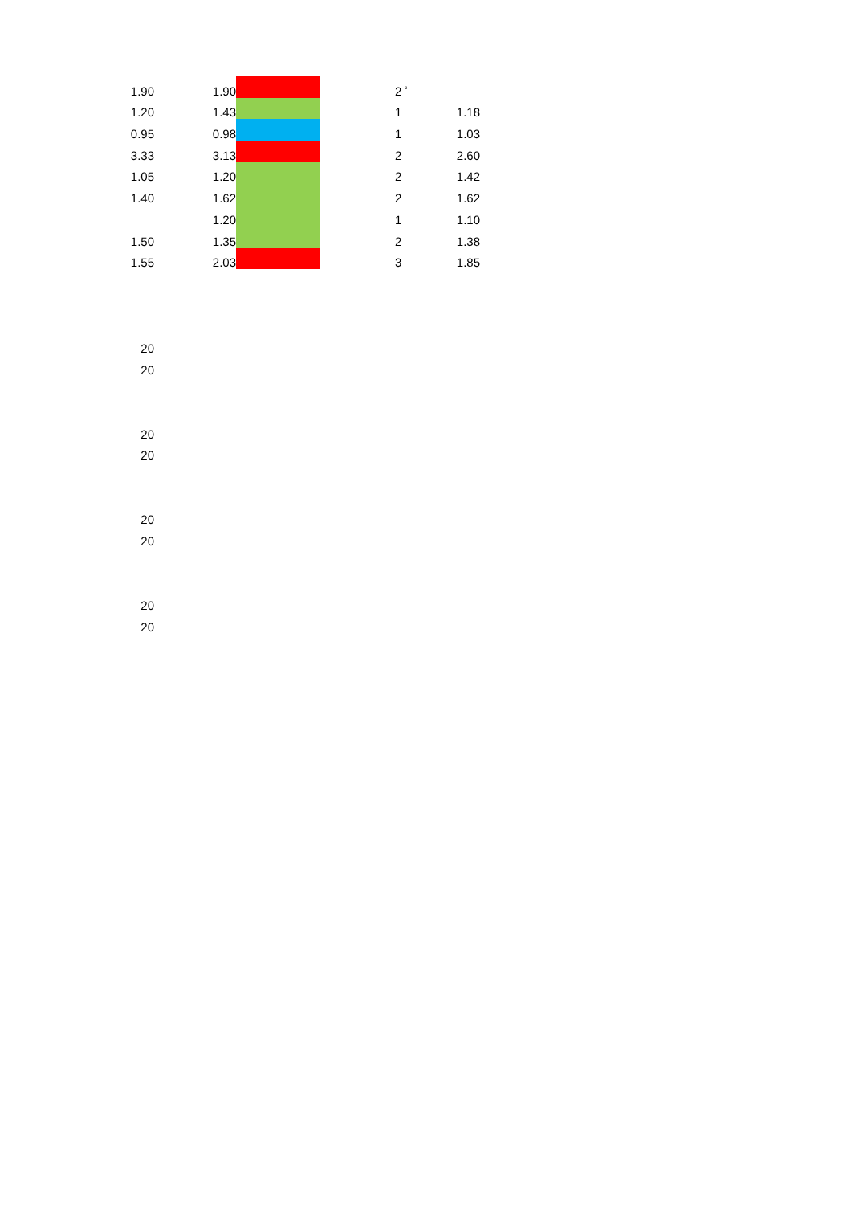| 1.90 | | 1.90 | | | 2 <sup>²</sup> | | |
| 1.20 | | 1.43 | | | 1 | | 1.18 |
| 0.95 | | 0.98 | | | 1 | | 1.03 |
| 3.33 | | 3.13 | | | 2 | | 2.60 |
| 1.05 | | 1.20 | | | 2 | | 1.42 |
| 1.40 | | 1.62 | | | 2 | | 1.62 |
| | | 1.20 | | | 1 | | 1.10 |
| 1.50 | | 1.35 | | | 2 | | 1.38 |
| 1.55 | | 2.03 | | | 3 | | 1.85 |
| 20 | | | | | | | |
| 20 | | | | | | | |
| 20 | | | | | | | |
| 20 | | | | | | | |
| 20 | | | | | | | |
| 20 | | | | | | | |
| 20 | | | | | | | |
| 20 | | | | | | | |